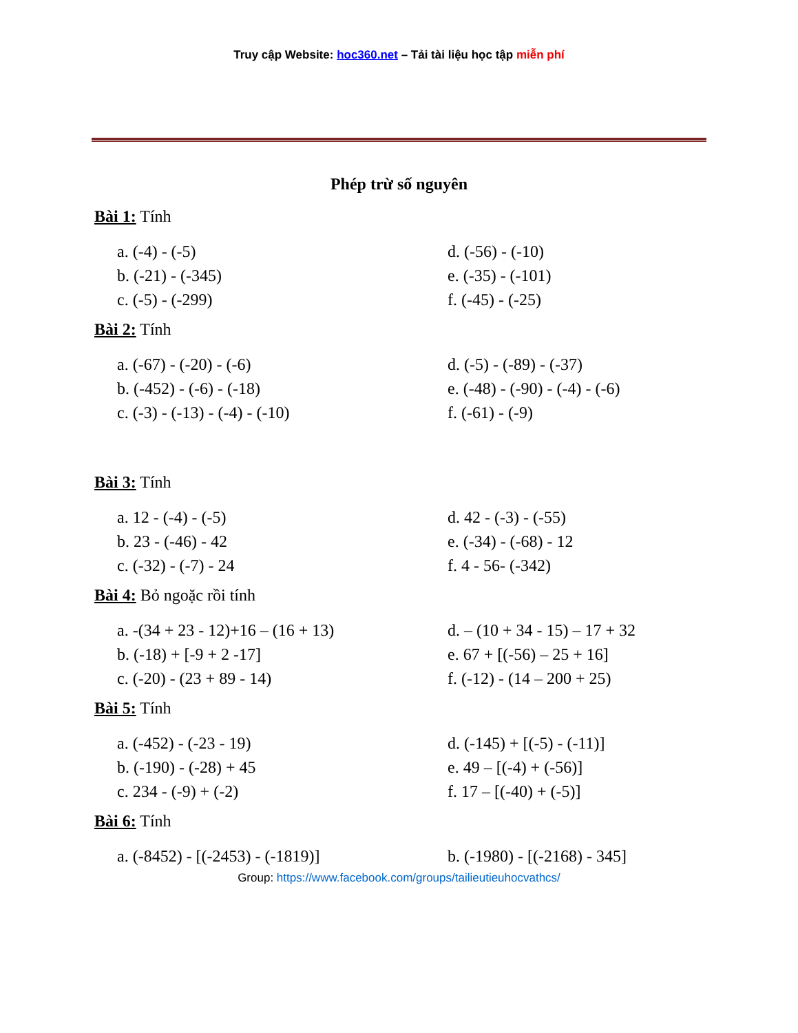Truy cập Website: hoc360.net – Tải tài liệu học tập miễn phí
Phép trừ số nguyên
Bài 1: Tính
a. (-4) - (-5)
b. (-21) - (-345)
c. (-5) - (-299)
d. (-56) - (-10)
e. (-35) - (-101)
f. (-45) - (-25)
Bài 2: Tính
a. (-67) - (-20) - (-6)
b. (-452) - (-6) - (-18)
c. (-3) - (-13) - (-4) - (-10)
d. (-5) - (-89) - (-37)
e. (-48) - (-90) - (-4) - (-6)
f. (-61) - (-9)
Bài 3: Tính
a. 12 - (-4) - (-5)
b. 23 - (-46) - 42
c. (-32) - (-7) - 24
d. 42 - (-3) - (-55)
e. (-34) - (-68) - 12
f. 4 - 56- (-342)
Bài 4: Bỏ ngoặc rồi tính
a. -(34 + 23 - 12)+16 – (16 + 13)
b. (-18) + [-9 + 2 -17]
c. (-20) - (23 + 89 - 14)
d. – (10 + 34 - 15) – 17 + 32
e. 67 + [(-56) – 25 + 16]
f. (-12) - (14 – 200 + 25)
Bài 5: Tính
a. (-452) - (-23 - 19)
b. (-190) - (-28) + 45
c. 234 - (-9) + (-2)
d. (-145) + [(-5) - (-11)]
e. 49 – [(-4) + (-56)]
f. 17 – [(-40) + (-5)]
Bài 6: Tính
a. (-8452) - [(-2453) - (-1819)] b. (-1980) - [(-2168) - 345]
Group: https://www.facebook.com/groups/tailieutieuhocvathcs/